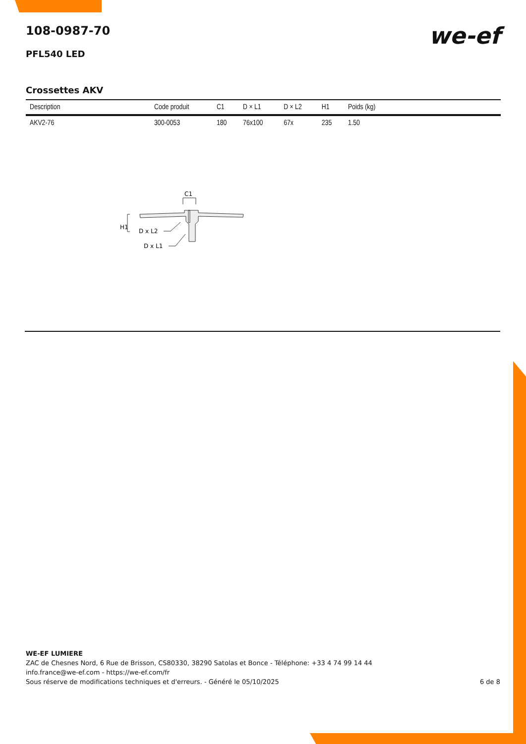we-ef
108-0987-70
PFL540 LED
Crossettes AKV
| Description | Code produit | C1 | D × L1 | D × L2 | H1 | Poids (kg) |
| --- | --- | --- | --- | --- | --- | --- |
| AKV2-76 | 300-0053 | 180 | 76x100 | 67x | 235 | 1.50 |
C1
H1
D x L2
D x L1
WE-EF LUMIERE
ZAC de Chesnes Nord, 6 Rue de Brisson, CS80330, 38290 Satolas et Bonce - Téléphone: +33 4 74 99 14 44
info.france@we-ef.com - https://we-ef.com/fr
Sous réserve de modifications techniques et d'erreurs. - Généré le 05/10/2025 6 de 8